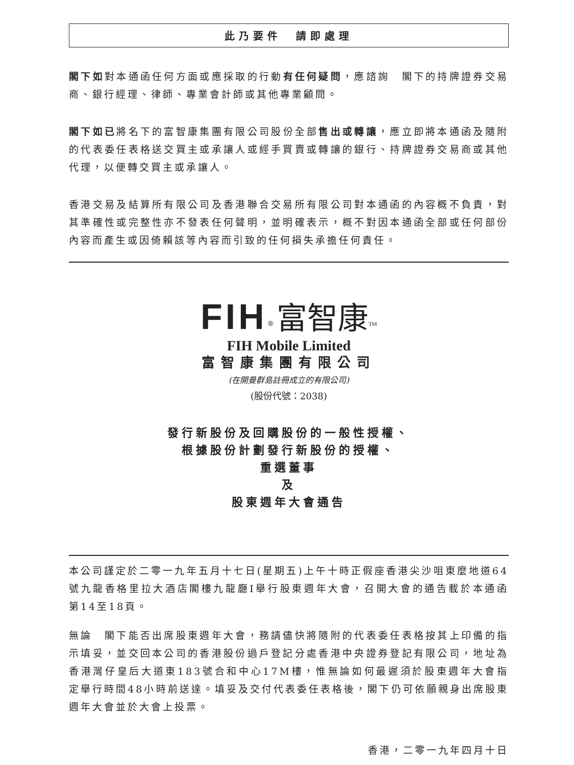此乃要件　請即處理
閣下如對本通函任何方面或應採取的行動有任何疑問，應諮詢　閣下的持牌證券交易商、銀行經理、律師、專業會計師或其他專業顧問。
閣下如已將名下的富智康集團有限公司股份全部售出或轉讓，應立即將本通函及隨附的代表委任表格送交買主或承讓人或經手買賣或轉讓的銀行、持牌證券交易商或其他代理，以便轉交買主或承讓人。
香港交易及結算所有限公司及香港聯合交易所有限公司對本通函的內容概不負責，對其準確性或完整性亦不發表任何聲明，並明確表示，概不對因本通函全部或任何部份內容而產生或因倚賴該等內容而引致的任何損失承擔任何責任。
FIH<sup>®</sup> 富智康<sup>TM</sup>
FIH Mobile Limited
富智康集團有限公司
(在開曼群島註冊成立的有限公司)
(股份代號：2038)
發行新股份及回購股份的一般性授權、
根據股份計劃發行新股份的授權、
重選董事
及
股東週年大會通告
本公司謹定於二零一九年五月十七日(星期五)上午十時正假座香港尖沙咀東麼地道64號九龍香格里拉大酒店閣樓九龍廳I舉行股東週年大會，召開大會的通告載於本通函第14至18頁。
無論　閣下能否出席股東週年大會，務請儘快將隨附的代表委任表格按其上印備的指示填妥，並交回本公司的香港股份過戶登記分處香港中央證券登記有限公司，地址為香港灣仔皇后大道東183號合和中心17M樓，惟無論如何最遲須於股東週年大會指定舉行時間48小時前送達。填妥及交付代表委任表格後，閣下仍可依願親身出席股東週年大會並於大會上投票。
香港，二零一九年四月十日